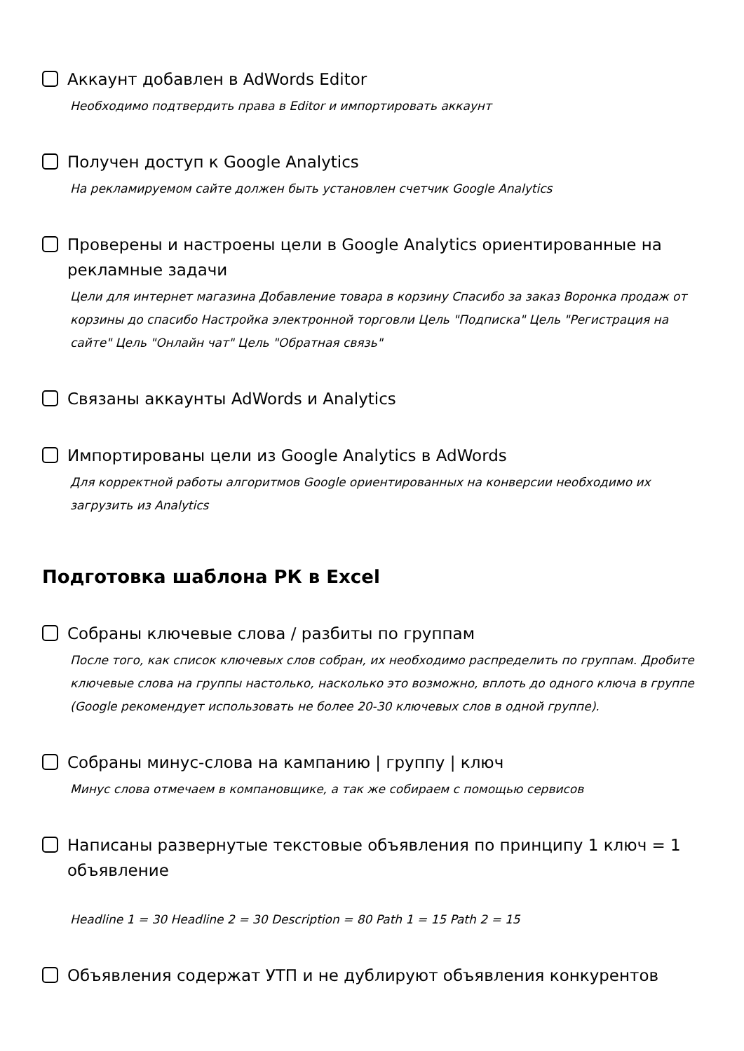Аккаунт добавлен в AdWords Editor
Необходимо подтвердить права в Editor и импортировать аккаунт
Получен доступ к Google Analytics
На рекламируемом сайте должен быть установлен счетчик Google Analytics
Проверены и настроены цели в Google Analytics ориентированные на рекламные задачи
Цели для интернет магазина Добавление товара в корзину Спасибо за заказ Воронка продаж от корзины до спасибо Настройка электронной торговли Цель "Подписка" Цель "Регистрация на сайте" Цель "Онлайн чат" Цель "Обратная связь"
Связаны аккаунты AdWords и Analytics
Импортированы цели из Google Analytics в AdWords
Для корректной работы алгоритмов Google ориентированных на конверсии необходимо их загрузить из Analytics
Подготовка шаблона РК в Excel
Собраны ключевые слова / разбиты по группам
После того, как список ключевых слов собран, их необходимо распределить по группам. Дробите ключевые слова на группы настолько, насколько это возможно, вплоть до одного ключа в группе (Google рекомендует использовать не более 20-30 ключевых слов в одной группе).
Собраны минус-слова на кампанию | группу | ключ
Минус слова отмечаем в компановщике, а так же собираем с помощью сервисов
Написаны развернутые текстовые объявления по принципу 1 ключ = 1 объявление
Headline 1 = 30 Headline 2 = 30 Description = 80 Path 1 = 15 Path 2 = 15
Объявления содержат УТП и не дублируют объявления конкурентов